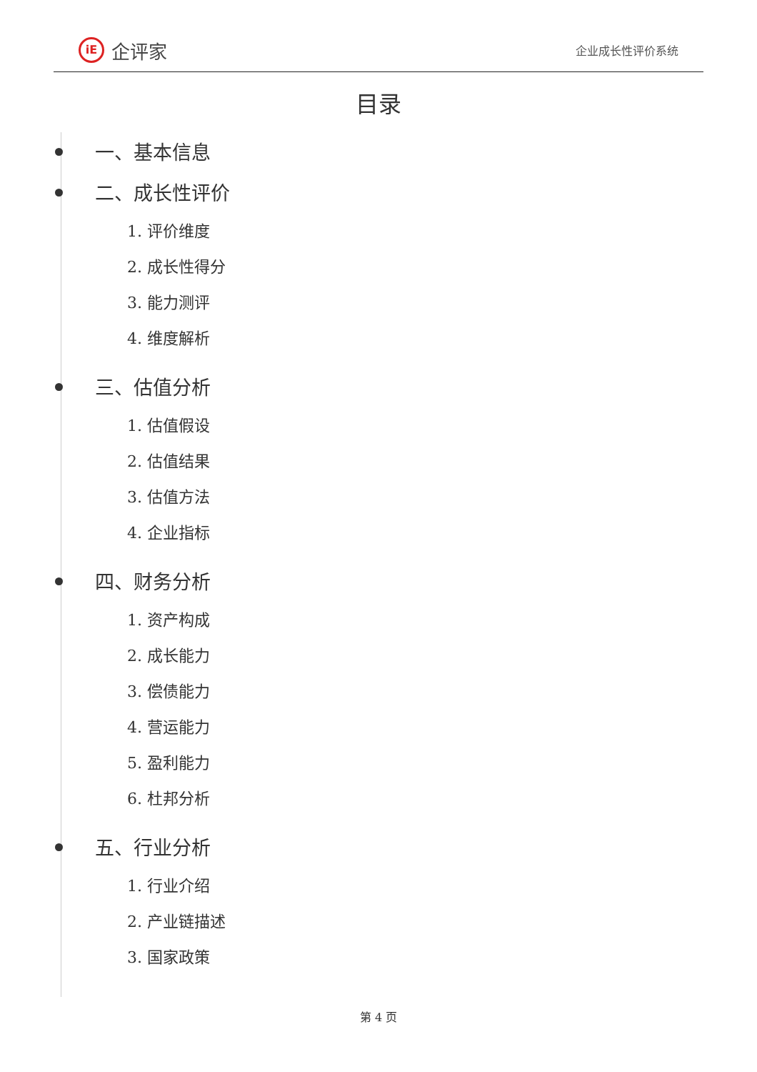iE
企评家
企业成长性评价系统
目录
一、基本信息
二、成长性评价
1. 评价维度
2. 成长性得分
3. 能力测评
4. 维度解析
三、估值分析
1. 估值假设
2. 估值结果
3. 估值方法
4. 企业指标
四、财务分析
1. 资产构成
2. 成长能力
3. 偿债能力
4. 营运能力
5. 盈利能力
6. 杜邦分析
五、行业分析
1. 行业介绍
2. 产业链描述
3. 国家政策
第 4 页